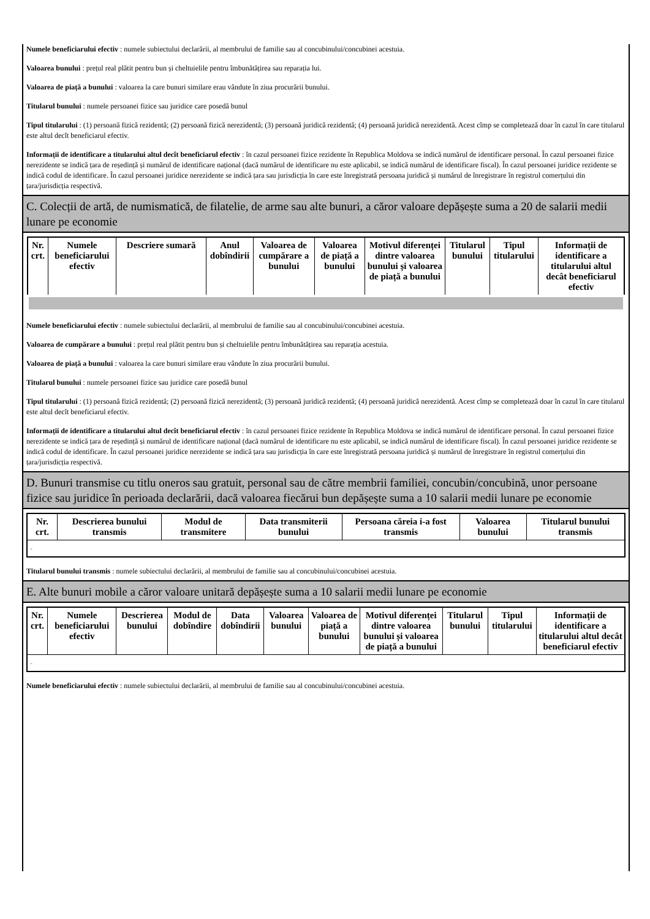Numele beneficiarului efectiv : numele subiectului declarării, al membrului de familie sau al concubinului/concubinei acestuia.
Valoarea bunului : prețul real plătit pentru bun și cheltuielile pentru îmbunătățirea sau reparația lui.
Valoarea de piață a bunului : valoarea la care bunuri similare erau vândute în ziua procurării bunului.
Titularul bunului : numele persoanei fizice sau juridice care posedă bunul
Tipul titularului : (1) persoană fizică rezidentă; (2) persoană fizică nerezidentă; (3) persoană juridică rezidentă; (4) persoană juridică nerezidentă. Acest cîmp se completează doar în cazul în care titularul este altul decît beneficiarul efectiv.
Informații de identificare a titularului altul decît beneficiarul efectiv : în cazul persoanei fizice rezidente în Republica Moldova se indică numărul de identificare personal. În cazul persoanei fizice nerezidente se indică țara de reședință și numărul de identificare național (dacă numărul de identificare nu este aplicabil, se indică numărul de identificare fiscal). În cazul persoanei juridice rezidente se indică codul de identificare. În cazul persoanei juridice nerezidente se indică țara sau jurisdicția în care este înregistrată persoana juridică și numărul de înregistrare în registrul comerțului din țara/jurisdicția respectivă.
C. Colecții de artă, de numismatică, de filatelie, de arme sau alte bunuri, a căror valoare depășește suma a 20 de salarii medii lunare pe economie
| Nr. crt. | Numele beneficiarului efectiv | Descriere sumară | Anul dobîndirii | Valoarea de cumpărare a bunului | Valoarea de piață a bunului | Motivul diferenței dintre valoarea bunului și valoarea de piață a bunului | Titularul bunului | Tipul titularului | Informații de identificare a titularului altul decât beneficiarul efectiv |
| --- | --- | --- | --- | --- | --- | --- | --- | --- | --- |
Numele beneficiarului efectiv : numele subiectului declarării, al membrului de familie sau al concubinului/concubinei acestuia.
Valoarea de cumpărare a bunului : prețul real plătit pentru bun și cheltuielile pentru îmbunătățirea sau reparația acestuia.
Valoarea de piață a bunului : valoarea la care bunuri similare erau vândute în ziua procurării bunului.
Titularul bunului : numele persoanei fizice sau juridice care posedă bunul
Tipul titularului : (1) persoană fizică rezidentă; (2) persoană fizică nerezidentă; (3) persoană juridică rezidentă; (4) persoană juridică nerezidentă. Acest cîmp se completează doar în cazul în care titularul este altul decît beneficiarul efectiv.
Informații de identificare a titularului altul decît beneficiarul efectiv : în cazul persoanei fizice rezidente în Republica Moldova se indică numărul de identificare personal. În cazul persoanei fizice nerezidente se indică țara de reședință și numărul de identificare național (dacă numărul de identificare nu este aplicabil, se indică numărul de identificare fiscal). În cazul persoanei juridice rezidente se indică codul de identificare. În cazul persoanei juridice nerezidente se indică țara sau jurisdicția în care este înregistrată persoana juridică și numărul de înregistrare în registrul comerțului din țara/jurisdicția respectivă.
D. Bunuri transmise cu titlu oneros sau gratuit, personal sau de către membrii familiei, concubin/concubină, unor persoane fizice sau juridice în perioada declarării, dacă valoarea fiecărui bun depășește suma a 10 salarii medii lunare pe economie
| Nr. crt. | Descrierea bunului transmis | Modul de transmitere | Data transmiterii bunului | Persoana căreia i-a fost transmis | Valoarea bunului | Titularul bunului transmis |
| --- | --- | --- | --- | --- | --- | --- |
| - | | | | | | |
Titularul bunului transmis : numele subiectului declarării, al membrului de familie sau al concubinului/concubinei acestuia.
E. Alte bunuri mobile a căror valoare unitară depășește suma a 10 salarii medii lunare pe economie
| Nr. crt. | Numele beneficiarului efectiv | Descrierea bunului | Modul de dobîndire | Data dobîndirii | Valoarea bunului | Valoarea de piață a bunului | Motivul diferenței dintre valoarea bunului și valoarea de piață a bunului | Titularul bunului | Tipul titularului | Informații de identificare a titularului altul decât beneficiarul efectiv |
| --- | --- | --- | --- | --- | --- | --- | --- | --- | --- | --- |
| - | | | | | | | | | | |
Numele beneficiarului efectiv : numele subiectului declarării, al membrului de familie sau al concubinului/concubinei acestuia.